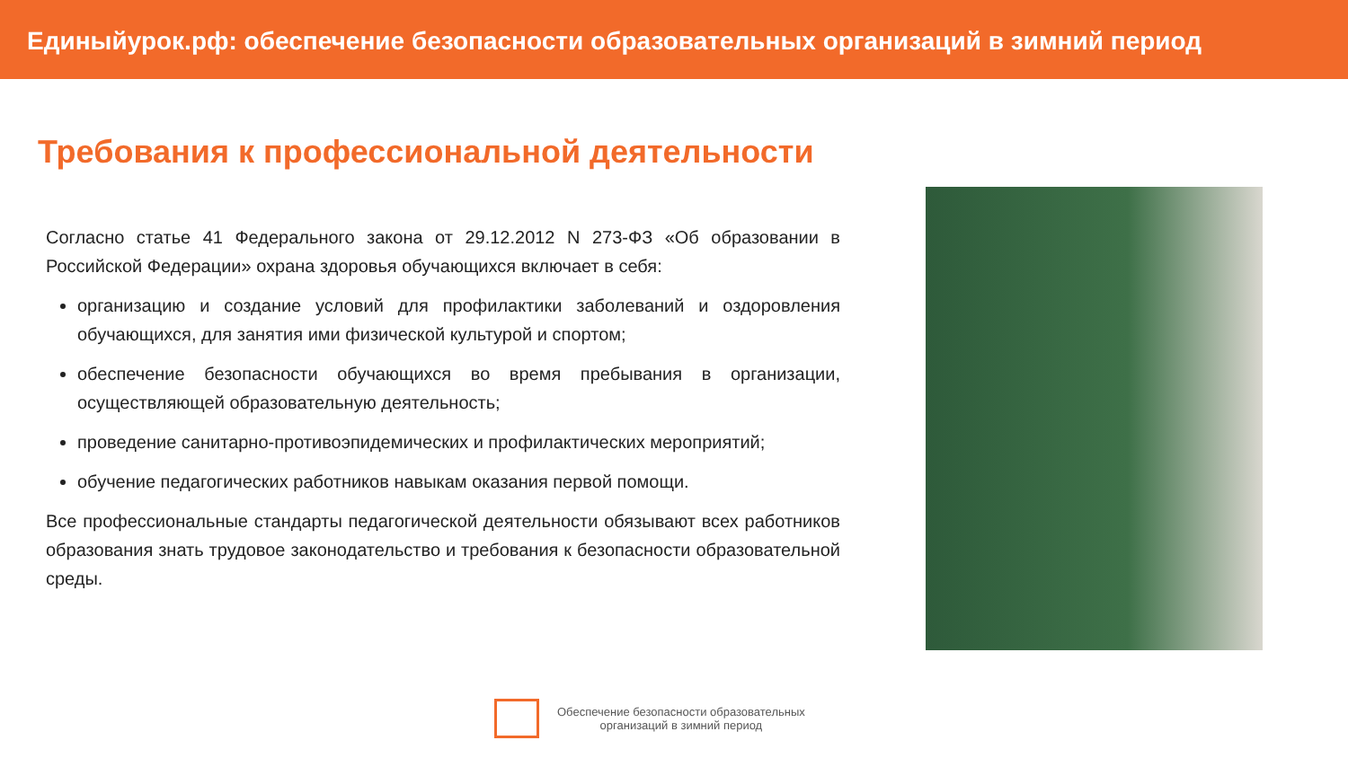Единыйурок.рф: обеспечение безопасности образовательных организаций в зимний период
Требования к профессиональной деятельности
Согласно статье 41 Федерального закона от 29.12.2012 N 273-ФЗ «Об образовании в Российской Федерации» охрана здоровья обучающихся включает в себя:
организацию и создание условий для профилактики заболеваний и оздоровления обучающихся, для занятия ими физической культурой и спортом;
обеспечение безопасности обучающихся во время пребывания в организации, осуществляющей образовательную деятельность;
проведение санитарно-противоэпидемических и профилактических мероприятий;
обучение педагогических работников навыкам оказания первой помощи.
Все профессиональные стандарты педагогической деятельности обязывают всех работников образования знать трудовое законодательство и требования к безопасности образовательной среды.
Обеспечение безопасности образовательных
организаций в зимний период